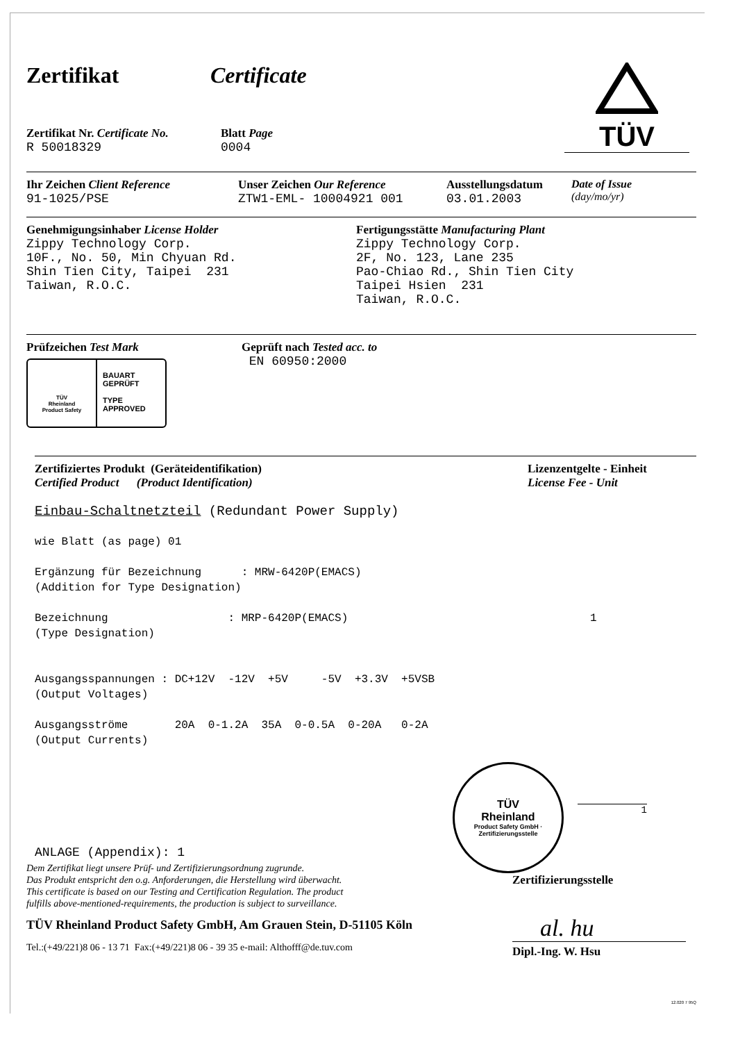Zertifikat Certificate
Zertifikat Nr. Certificate No.
R 50018329
Blatt Page
0004
TÜV
Ihr Zeichen Client Reference
91-1025/PSE
Unser Zeichen Our Reference
ZTW1-EML- 10004921 001
Ausstellungsdatum
03.01.2003
Date of Issue
(day/mo/yr)
Genehmigungsinhaber License Holder
Zippy Technology Corp.
10F., No. 50, Min Chyuan Rd.
Shin Tien City, Taipei 231
Taiwan, R.O.C.
Fertigungsstätte Manufacturing Plant
Zippy Technology Corp.
2F, No. 123, Lane 235
Pao-Chiao Rd., Shin Tien City
Taipei Hsien 231
Taiwan, R.O.C.
Prüfzeichen Test Mark
TÜV
Rheinland
Product Safety
BAUART
GEPRÜFT
TYPE
APPROVED
Geprüft nach Tested acc. to
EN 60950:2000
Zertifiziertes Produkt (Geräteidentifikation)
Certified Product (Product Identification)
Lizenzentgelte - Einheit
License Fee - Unit
Einbau-Schaltnetzteil (Redundant Power Supply)
wie Blatt (as page) 01
Ergänzung für Bezeichnung : MRW-6420P(EMACS)
(Addition for Type Designation)
Bezeichnung : MRP-6420P(EMACS)
(Type Designation)
1
Ausgangsspannungen : DC+12V -12V +5V -5V +3.3V +5VSB
(Output Voltages)
Ausgangsströme 20A 0-1.2A 35A 0-0.5A 0-20A 0-2A
(Output Currents)
ANLAGE (Appendix): 1
TÜV
Rheinland
Product Safety GmbH · Zertifizierungsstelle
1
Dem Zertifikat liegt unsere Prüf- und Zertifizierungsordnung zugrunde.
Das Produkt entspricht den o.g. Anforderungen, die Herstellung wird überwacht.
This certificate is based on our Testing and Certification Regulation. The product
fulfills above-mentioned-requirements, the production is subject to surveillance.
TÜV Rheinland Product Safety GmbH, Am Grauen Stein, D-51105 Köln
Tel.:(+49/221)8 06 - 13 71 Fax:(+49/221)8 06 - 39 35 e-mail: Althofff@de.tuv.com
Zertifizierungsstelle
al. hu
Dipl.-Ing. W. Hsu
12.020 7 95Q